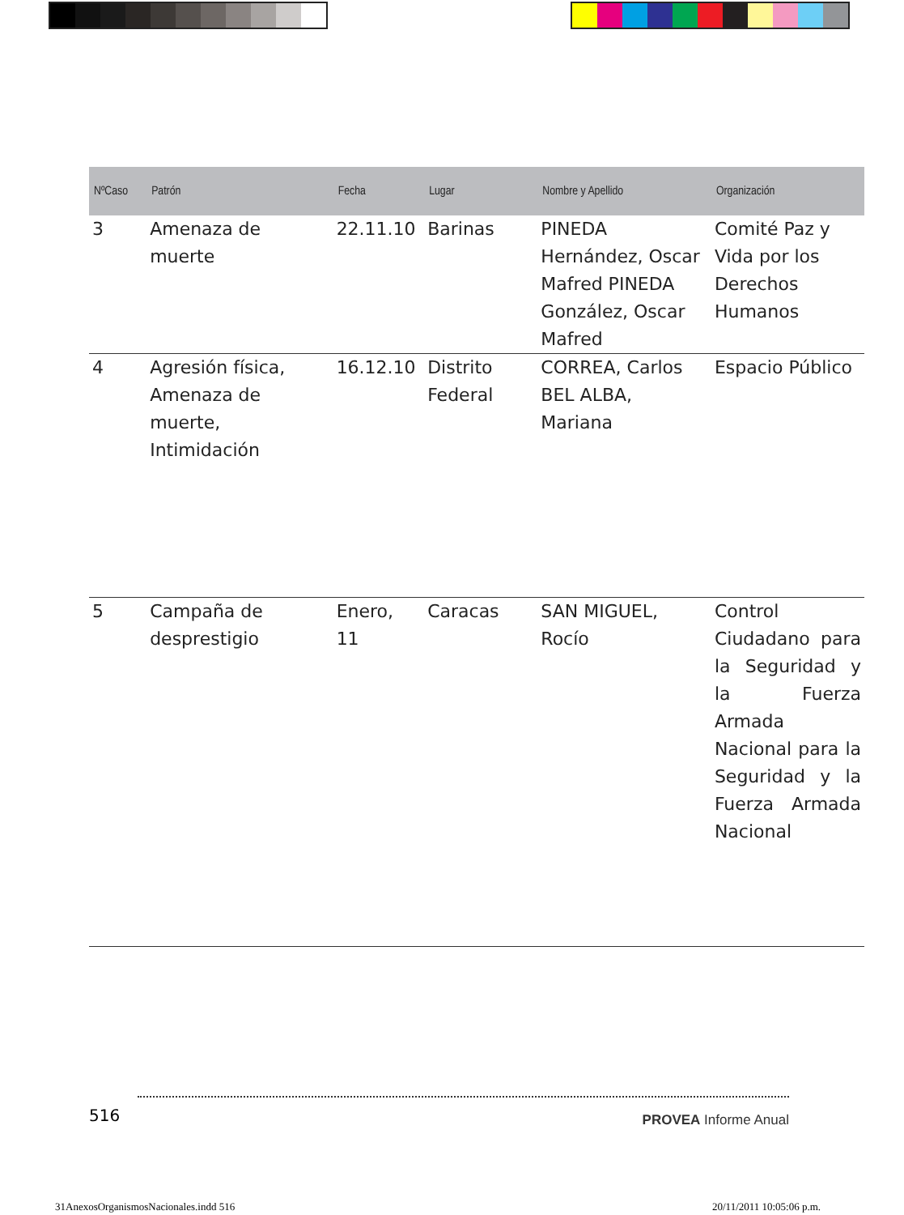| NºCaso | Patrón | Fecha | Lugar | Nombre y Apellido | Organización |
| --- | --- | --- | --- | --- | --- |
| 3 | Amenaza de muerte | 22.11.10 | Barinas | PINEDA Hernández, Oscar Mafred PINEDA González, Oscar Mafred | Comité Paz y Vida por los Derechos Humanos |
| 4 | Agresión física, Amenaza de muerte, Intimidación | 16.12.10 | Distrito Federal | CORREA, Carlos BEL ALBA, Mariana | Espacio Público |
| 5 | Campaña de desprestigio | Enero, 11 | Caracas | SAN MIGUEL, Rocío | Control Ciudadano para la Seguridad y la Fuerza Armada Nacional para la Seguridad y la Fuerza Armada Nacional |
516 PROVEA Informe Anual
31AnexosOrganismosNacionales.indd 516
20/11/2011 10:05:06 p.m.